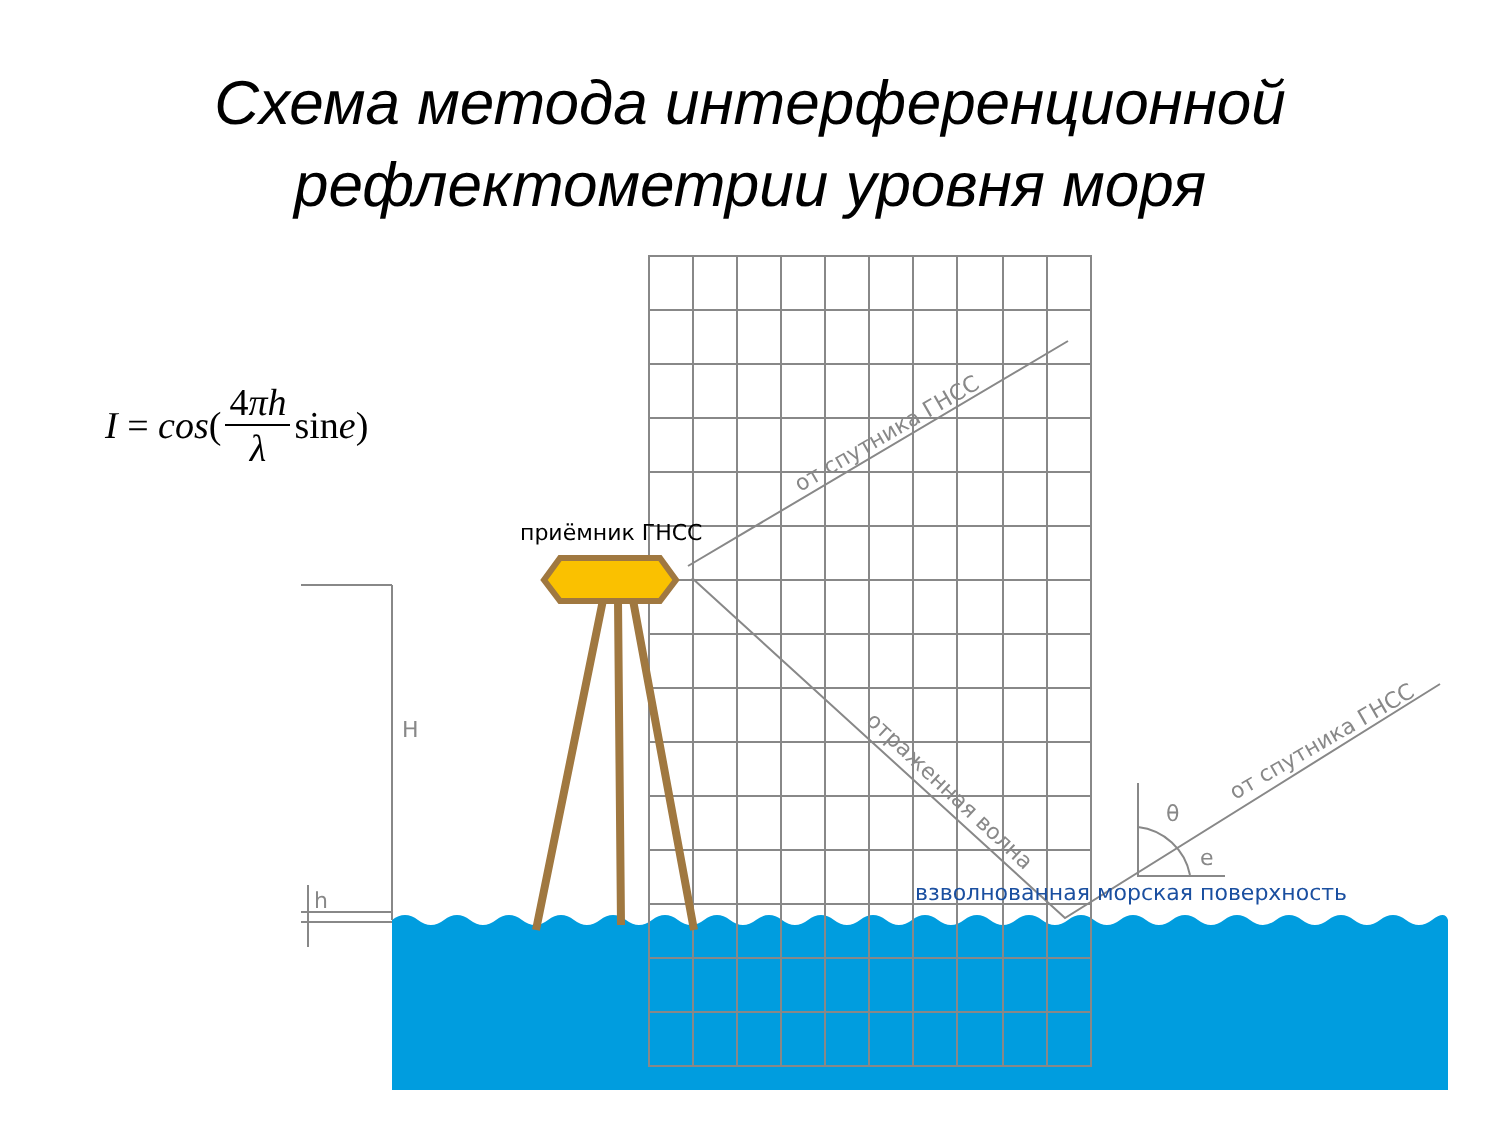Схема метода интерференционной
рефлектометрии уровня моря
I = cos (4πh λ sin e)
H
h
θ
e
от спутника ГНСС
от спутника ГНСС
отраженная волна
приёмник ГНСС
взволнованная морская поверхность